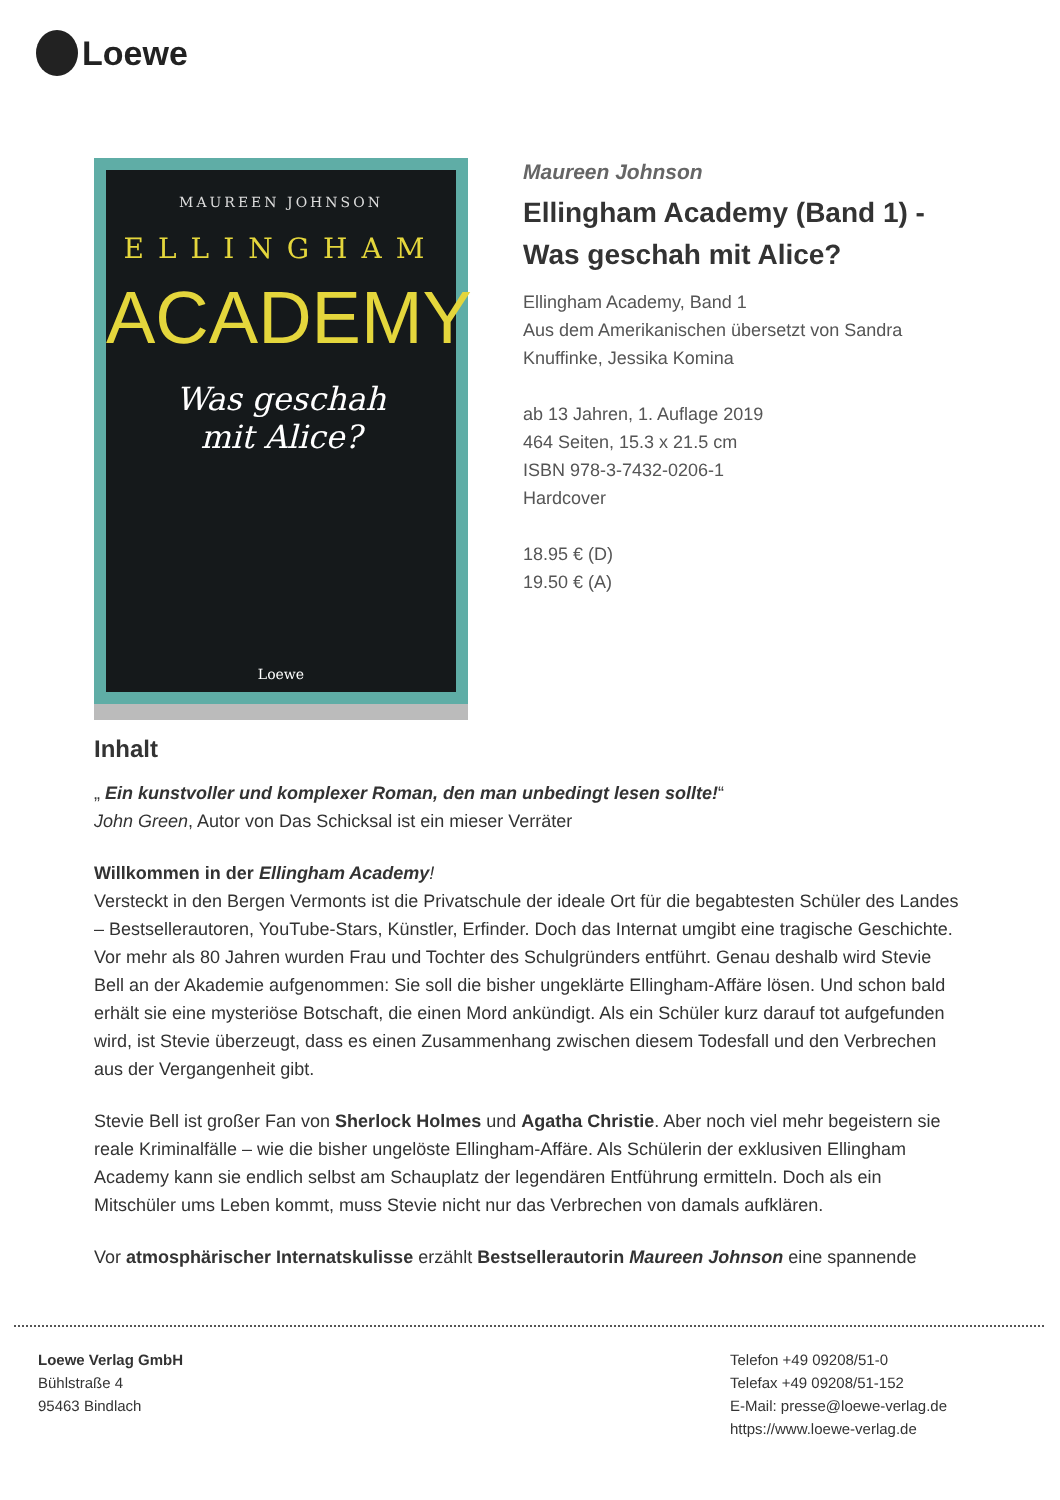Loewe
MAUREEN JOHNSON
ELLINGHAM
ACADEMY
Was geschah
mit Alice?
Loewe
Maureen Johnson
Ellingham Academy (Band 1) - Was geschah mit Alice?
Ellingham Academy, Band 1
Aus dem Amerikanischen übersetzt von Sandra Knuffinke, Jessika Komina
ab 13 Jahren, 1. Auflage 2019
464 Seiten, 15.3 x 21.5 cm
ISBN 978-3-7432-0206-1
Hardcover
18.95 € (D)
19.50 € (A)
Inhalt
„ Ein kunstvoller und komplexer Roman, den man unbedingt lesen sollte!“
John Green, Autor von Das Schicksal ist ein mieser Verräter
Willkommen in der Ellingham Academy!
Versteckt in den Bergen Vermonts ist die Privatschule der ideale Ort für die begabtesten Schüler des Landes – Bestsellerautoren, YouTube-Stars, Künstler, Erfinder. Doch das Internat umgibt eine tragische Geschichte. Vor mehr als 80 Jahren wurden Frau und Tochter des Schulgründers entführt. Genau deshalb wird Stevie Bell an der Akademie aufgenommen: Sie soll die bisher ungeklärte Ellingham-Affäre lösen. Und schon bald erhält sie eine mysteriöse Botschaft, die einen Mord ankündigt. Als ein Schüler kurz darauf tot aufgefunden wird, ist Stevie überzeugt, dass es einen Zusammenhang zwischen diesem Todesfall und den Verbrechen aus der Vergangenheit gibt.
Stevie Bell ist großer Fan von Sherlock Holmes und Agatha Christie. Aber noch viel mehr begeistern sie reale Kriminalfälle – wie die bisher ungelöste Ellingham-Affäre. Als Schülerin der exklusiven Ellingham Academy kann sie endlich selbst am Schauplatz der legendären Entführung ermitteln. Doch als ein Mitschüler ums Leben kommt, muss Stevie nicht nur das Verbrechen von damals aufklären.
Vor atmosphärischer Internatskulisse erzählt Bestsellerautorin Maureen Johnson eine spannende
Loewe Verlag GmbH
Bühlstraße 4
95463 Bindlach
Telefon +49 09208/51-0
Telefax +49 09208/51-152
E-Mail: presse@loewe-verlag.de
https://www.loewe-verlag.de